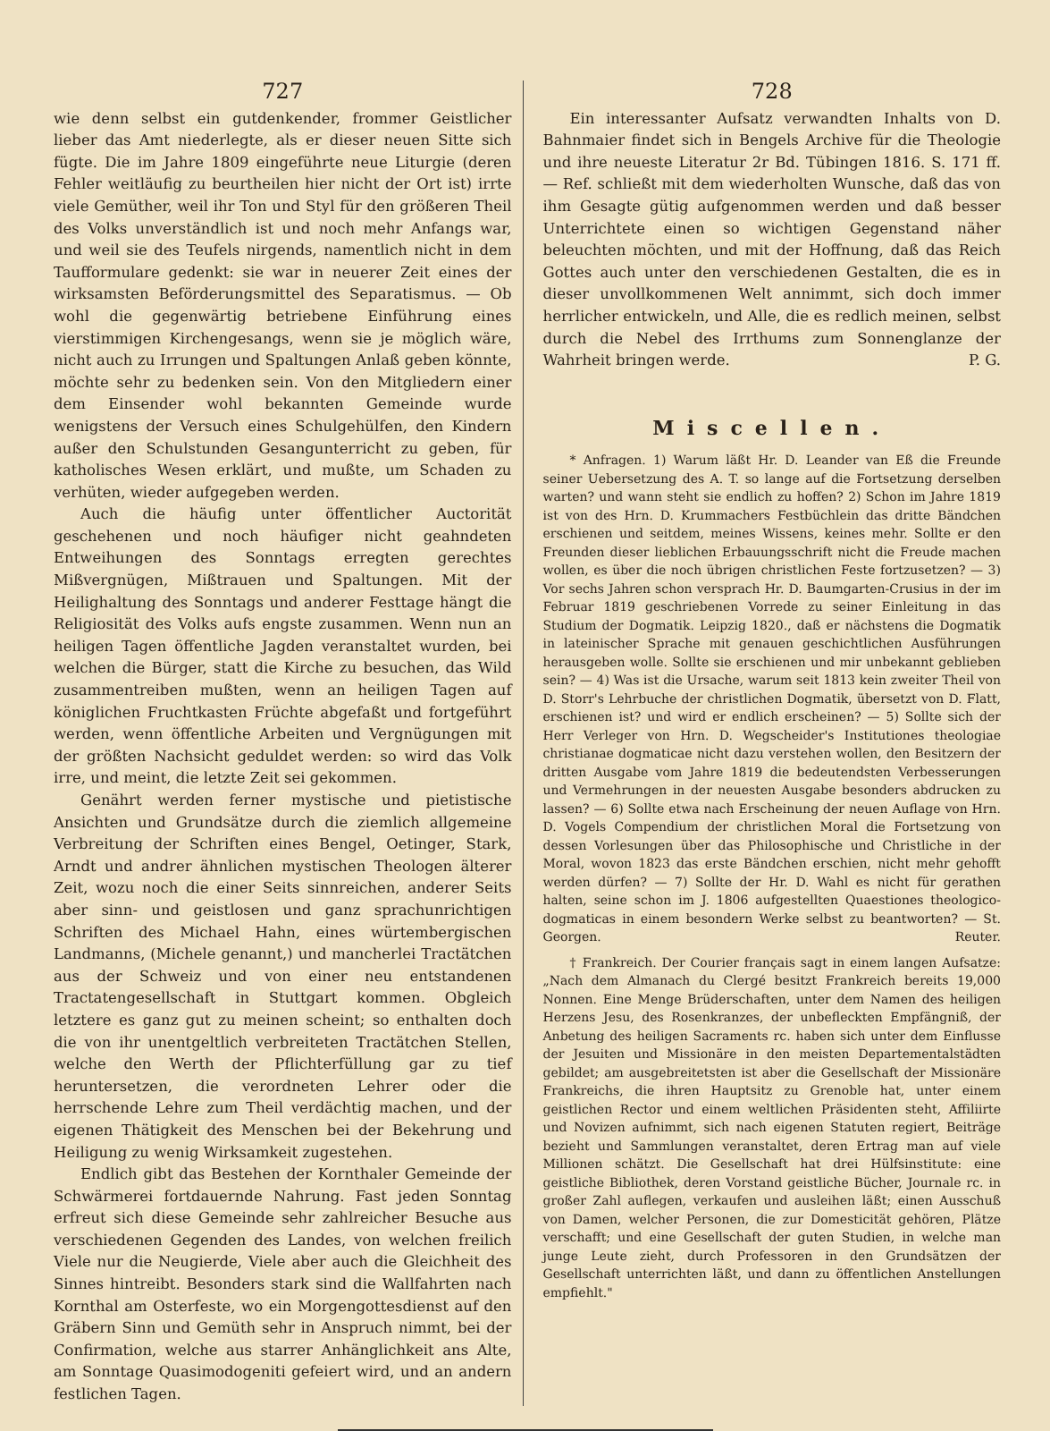727
wie denn selbst ein gutdenkender, frommer Geistlicher lieber das Amt niederlegte, als er dieser neuen Sitte sich fügte. Die im Jahre 1809 eingeführte neue Liturgie (deren Fehler weitläufig zu beurtheilen hier nicht der Ort ist) irrte viele Gemüther, weil ihr Ton und Styl für den größeren Theil des Volks unverständlich ist und noch mehr Anfangs war, und weil sie des Teufels nirgends, namentlich nicht in dem Taufformulare gedenkt: sie war in neuerer Zeit eines der wirksamsten Beförderungsmittel des Separatismus. — Ob wohl die gegenwärtig betriebene Einführung eines vierstimmigen Kirchengesangs, wenn sie je möglich wäre, nicht auch zu Irrungen und Spaltungen Anlaß geben könnte, möchte sehr zu bedenken sein. Von den Mitgliedern einer dem Einsender wohl bekannten Gemeinde wurde wenigstens der Versuch eines Schulgehülfen, den Kindern außer den Schulstunden Gesangunterricht zu geben, für katholisches Wesen erklärt, und mußte, um Schaden zu verhüten, wieder aufgegeben werden.
Auch die häufig unter öffentlicher Auctorität geschehenen und noch häufiger nicht geahndeten Entweihungen des Sonntags erregten gerechtes Mißvergnügen, Mißtrauen und Spaltungen. Mit der Heilighaltung des Sonntags und anderer Festtage hängt die Religiosität des Volks aufs engste zusammen. Wenn nun an heiligen Tagen öffentliche Jagden veranstaltet wurden, bei welchen die Bürger, statt die Kirche zu besuchen, das Wild zusammentreiben mußten, wenn an heiligen Tagen auf königlichen Fruchtkasten Früchte abgefaßt und fortgeführt werden, wenn öffentliche Arbeiten und Vergnügungen mit der größten Nachsicht geduldet werden: so wird das Volk irre, und meint, die letzte Zeit sei gekommen.
Genährt werden ferner mystische und pietistische Ansichten und Grundsätze durch die ziemlich allgemeine Verbreitung der Schriften eines Bengel, Oetinger, Stark, Arndt und andrer ähnlichen mystischen Theologen älterer Zeit, wozu noch die einer Seits sinnreichen, anderer Seits aber sinn- und geistlosen und ganz sprachunrichtigen Schriften des Michael Hahn, eines würtembergischen Landmanns, (Michele genannt,) und mancherlei Tractätchen aus der Schweiz und von einer neu entstandenen Tractatengesellschaft in Stuttgart kommen. Obgleich letztere es ganz gut zu meinen scheint; so enthalten doch die von ihr unentgeltlich verbreiteten Tractätchen Stellen, welche den Werth der Pflichterfüllung gar zu tief heruntersetzen, die verordneten Lehrer oder die herrschende Lehre zum Theil verdächtig machen, und der eigenen Thätigkeit des Menschen bei der Bekehrung und Heiligung zu wenig Wirksamkeit zugestehen.
Endlich gibt das Bestehen der Kornthaler Gemeinde der Schwärmerei fortdauernde Nahrung. Fast jeden Sonntag erfreut sich diese Gemeinde sehr zahlreicher Besuche aus verschiedenen Gegenden des Landes, von welchen freilich Viele nur die Neugierde, Viele aber auch die Gleichheit des Sinnes hintreibt. Besonders stark sind die Wallfahrten nach Kornthal am Osterfeste, wo ein Morgengottesdienst auf den Gräbern Sinn und Gemüth sehr in Anspruch nimmt, bei der Confirmation, welche aus starrer Anhänglichkeit ans Alte, am Sonntage Quasimodogeniti gefeiert wird, und an andern festlichen Tagen.
728
Ein interessanter Aufsatz verwandten Inhalts von D. Bahnmaier findet sich in Bengels Archive für die Theologie und ihre neueste Literatur 2r Bd. Tübingen 1816. S. 171 ff. — Ref. schließt mit dem wiederholten Wunsche, daß das von ihm Gesagte gütig aufgenommen werden und daß besser Unterrichtete einen so wichtigen Gegenstand näher beleuchten möchten, und mit der Hoffnung, daß das Reich Gottes auch unter den verschiedenen Gestalten, die es in dieser unvollkommenen Welt annimmt, sich doch immer herrlicher entwickeln, und Alle, die es redlich meinen, selbst durch die Nebel des Irrthums zum Sonnenglanze der Wahrheit bringen werde. P. G.
Miscellen.
* Anfragen. 1) Warum läßt Hr. D. Leander van Eß die Freunde seiner Uebersetzung des A. T. so lange auf die Fortsetzung derselben warten? und wann steht sie endlich zu hoffen? 2) Schon im Jahre 1819 ist von des Hrn. D. Krummachers Festbüchlein das dritte Bändchen erschienen und seitdem, meines Wissens, keines mehr. Sollte er den Freunden dieser lieblichen Erbauungsschrift nicht die Freude machen wollen, es über die noch übrigen christlichen Feste fortzusetzen? — 3) Vor sechs Jahren schon versprach Hr. D. Baumgarten-Crusius in der im Februar 1819 geschriebenen Vorrede zu seiner Einleitung in das Studium der Dogmatik. Leipzig 1820., daß er nächstens die Dogmatik in lateinischer Sprache mit genauen geschichtlichen Ausführungen herausgeben wolle. Sollte sie erschienen und mir unbekannt geblieben sein? — 4) Was ist die Ursache, warum seit 1813 kein zweiter Theil von D. Storr's Lehrbuche der christlichen Dogmatik, übersetzt von D. Flatt, erschienen ist? und wird er endlich erscheinen? — 5) Sollte sich der Herr Verleger von Hrn. D. Wegscheider's Institutiones theologiae christianae dogmaticae nicht dazu verstehen wollen, den Besitzern der dritten Ausgabe vom Jahre 1819 die bedeutendsten Verbesserungen und Vermehrungen in der neuesten Ausgabe besonders abdrucken zu lassen? — 6) Sollte etwa nach Erscheinung der neuen Auflage von Hrn. D. Vogels Compendium der christlichen Moral die Fortsetzung von dessen Vorlesungen über das Philosophische und Christliche in der Moral, wovon 1823 das erste Bändchen erschien, nicht mehr gehofft werden dürfen? — 7) Sollte der Hr. D. Wahl es nicht für gerathen halten, seine schon im J. 1806 aufgestellten Quaestiones theologico-dogmaticas in einem besondern Werke selbst zu beantworten? — St. Georgen. Reuter.
† Frankreich. Der Courier français sagt in einem langen Aufsatze: „Nach dem Almanach du Clergé besitzt Frankreich bereits 19,000 Nonnen. Eine Menge Brüderschaften, unter dem Namen des heiligen Herzens Jesu, des Rosenkranzes, der unbefleckten Empfängniß, der Anbetung des heiligen Sacraments rc. haben sich unter dem Einflusse der Jesuiten und Missionäre in den meisten Departementalstädten gebildet; am ausgebreitetsten ist aber die Gesellschaft der Missionäre Frankreichs, die ihren Hauptsitz zu Grenoble hat, unter einem geistlichen Rector und einem weltlichen Präsidenten steht, Affiliirte und Novizen aufnimmt, sich nach eigenen Statuten regiert, Beiträge bezieht und Sammlungen veranstaltet, deren Ertrag man auf viele Millionen schätzt. Die Gesellschaft hat drei Hülfsinstitute: eine geistliche Bibliothek, deren Vorstand geistliche Bücher, Journale rc. in großer Zahl auflegen, verkaufen und ausleihen läßt; einen Ausschuß von Damen, welcher Personen, die zur Domesticität gehören, Plätze verschafft; und eine Gesellschaft der guten Studien, in welche man junge Leute zieht, durch Professoren in den Grundsätzen der Gesellschaft unterrichten läßt, und dann zu öffentlichen Anstellungen empfiehlt."